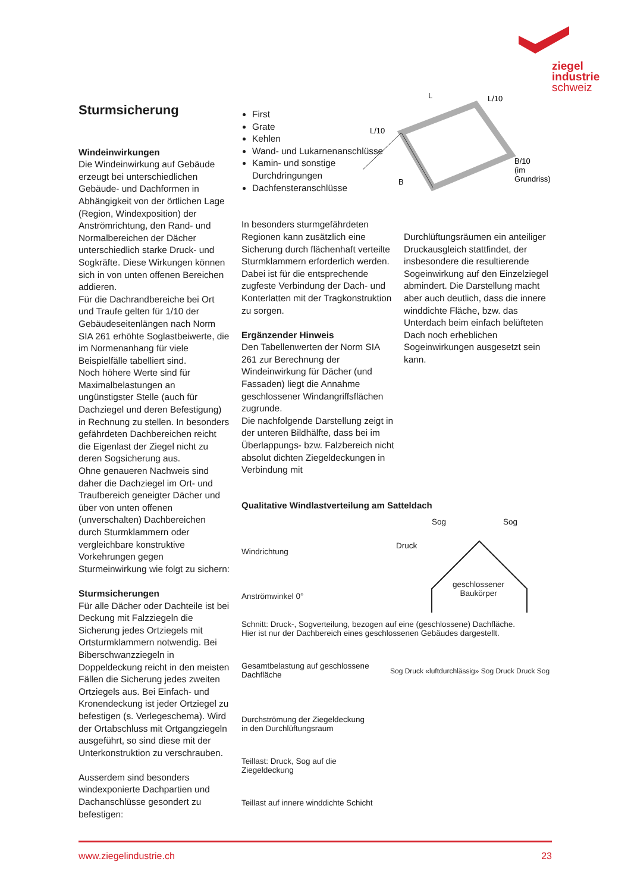ziegel
industrie
schweiz
Sturmsicherung
Windeinwirkungen
Die Windeinwirkung auf Gebäude erzeugt bei unterschiedlichen Gebäude- und Dachformen in Abhängigkeit von der örtlichen Lage (Region, Windexposition) der Anströmrichtung, den Rand- und Normalbereichen der Dächer unterschiedlich starke Druck- und Sogkräfte. Diese Wirkungen können sich in von unten offenen Bereichen addieren.
Für die Dachrandbereiche bei Ort und Traufe gelten für 1/10 der Gebäudeseitenlängen nach Norm SIA 261 erhöhte Soglastbeiwerte, die im Normenanhang für viele Beispielfälle tabelliert sind.
Noch höhere Werte sind für Maximalbelastungen an ungünstigster Stelle (auch für Dachziegel und deren Befestigung) in Rechnung zu stellen. In besonders gefährdeten Dachbereichen reicht die Eigenlast der Ziegel nicht zu deren Sogsicherung aus.
Ohne genaueren Nachweis sind daher die Dachziegel im Ort- und Traufbereich geneigter Dächer und über von unten offenen (unverschalten) Dachbereichen durch Sturmklammern oder vergleichbare konstruktive Vorkehrungen gegen Sturmeinwirkung wie folgt zu sichern:
Sturmsicherungen
Für alle Dächer oder Dachteile ist bei Deckung mit Falzziegeln die Sicherung jedes Ortziegels mit Ortsturmklammern notwendig. Bei Biberschwanzziegeln in Doppeldeckung reicht in den meisten Fällen die Sicherung jedes zweiten Ortziegels aus. Bei Einfach- und Kronendeckung ist jeder Ortziegel zu befestigen (s. Verlegeschema). Wird der Ortabschluss mit Ortgangziegeln ausgeführt, so sind diese mit der Unterkonstruktion zu verschrauben.
Ausserdem sind besonders windexponierte Dachpartien und Dachanschlüsse gesondert zu befestigen:
First
Grate
Kehlen
Wand- und Lukarnen­anschlüsse
Kamin- und sonstige Durchdringungen
Dachfensteranschlüsse
In besonders sturmgefährdeten Regionen kann zusätzlich eine Sicherung durch flächenhaft verteilte Sturmklammern erforderlich werden. Dabei ist für die entsprechende zugfeste Verbindung der Dach- und Konterlatten mit der Tragkonstruktion zu sorgen.
Ergänzender Hinweis
Den Tabellenwerten der Norm SIA 261 zur Berechnung der Windeinwirkung für Dächer (und Fassaden) liegt die Annahme geschlossener Windangriffsflächen zugrunde.
Die nachfolgende Darstellung zeigt in der unteren Bildhälfte, dass bei im Überlappungs- bzw. Falzbereich nicht absolut dichten Ziegeldeckungen in Verbindung mit
L
L/10
L/10
B
B/10
(im
Grundriss)
Durchlüftungsräumen ein anteiliger Druckausgleich stattfindet, der insbesondere die resultierende Sogeinwirkung auf den Einzelziegel abmindert. Die Darstellung macht aber auch deutlich, dass die innere winddichte Fläche, bzw. das Unterdach beim einfach belüfteten Dach noch erheblichen Sogeinwirkungen ausgesetzt sein kann.
Qualitative Windlastverteilung am Satteldach
Windrichtung
Anströmwinkel 0°
Sog Sog
Druck
geschlossener
Baukörper
Schnitt: Druck-, Sogverteilung, bezogen auf eine (geschlossene) Dachfläche.
Hier ist nur der Dachbereich eines geschlossenen Gebäudes dargestellt.
Gesamtbelastung auf geschlossene
Dachfläche
Durchströmung der Ziegeldeckung
in den Durchlüftungsraum
Teillast: Druck, Sog auf die
Ziegeldeckung
Teillast auf innere winddichte Schicht
Sog Druck «luftdurchlässig» Sog Druck Druck Sog
www.ziegelindustrie.ch 23